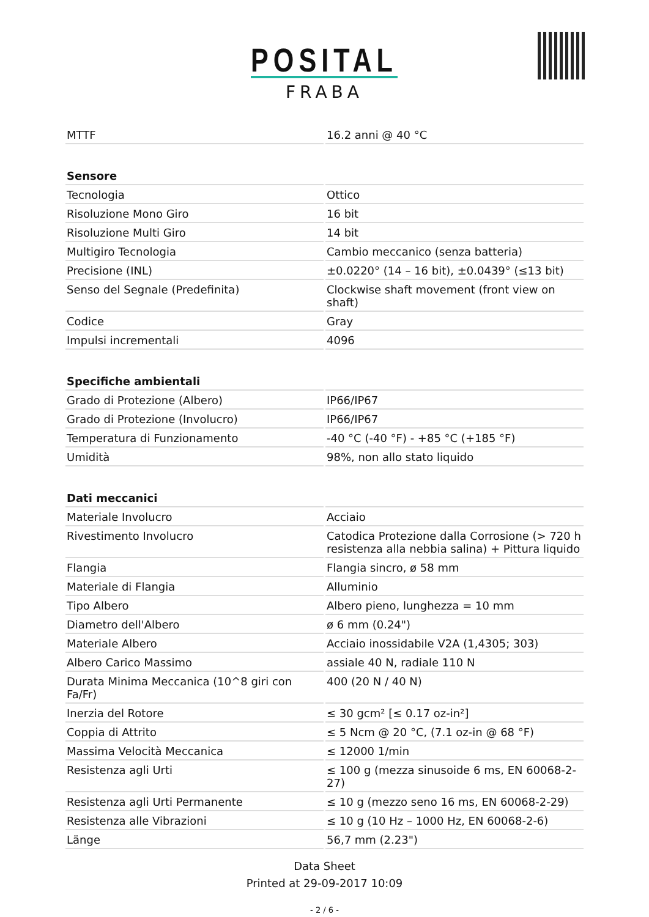POSITAL
FRABA
| MTTF | 16.2 anni @ 40 °C |
| Sensore | |
| Tecnologia | Ottico |
| Risoluzione Mono Giro | 16 bit |
| Risoluzione Multi Giro | 14 bit |
| Multigiro Tecnologia | Cambio meccanico (senza batteria) |
| Precisione (INL) | ±0.0220° (14 – 16 bit), ±0.0439° (≤13 bit) |
| Senso del Segnale (Predefinita) | Clockwise shaft movement (front view on shaft) |
| Codice | Gray |
| Impulsi incrementali | 4096 |
| Specifiche ambientali | |
| Grado di Protezione (Albero) | IP66/IP67 |
| Grado di Protezione (Involucro) | IP66/IP67 |
| Temperatura di Funzionamento | -40 °C (-40 °F) - +85 °C (+185 °F) |
| Umidità | 98%, non allo stato liquido |
| Dati meccanici | |
| Materiale Involucro | Acciaio |
| Rivestimento Involucro | Catodica Protezione dalla Corrosione (> 720 h resistenza alla nebbia salina) + Pittura liquido |
| Flangia | Flangia sincro, ø 58 mm |
| Materiale di Flangia | Alluminio |
| Tipo Albero | Albero pieno, lunghezza = 10 mm |
| Diametro dell'Albero | ø 6 mm (0.24") |
| Materiale Albero | Acciaio inossidabile V2A (1,4305; 303) |
| Albero Carico Massimo | assiale 40 N, radiale 110 N |
| Durata Minima Meccanica (10^8 giri con Fa/Fr) | 400 (20 N / 40 N) |
| Inerzia del Rotore | ≤ 30 gcm² [≤ 0.17 oz-in²] |
| Coppia di Attrito | ≤ 5 Ncm @ 20 °C, (7.1 oz-in @ 68 °F) |
| Massima Velocità Meccanica | ≤ 12000 1/min |
| Resistenza agli Urti | ≤ 100 g (mezza sinusoide 6 ms, EN 60068-2-27) |
| Resistenza agli Urti Permanente | ≤ 10 g (mezzo seno 16 ms, EN 60068-2-29) |
| Resistenza alle Vibrazioni | ≤ 10 g (10 Hz – 1000 Hz, EN 60068-2-6) |
| Länge | 56,7 mm (2.23") |
Data Sheet
Printed at 29-09-2017 10:09
- 2 / 6 -